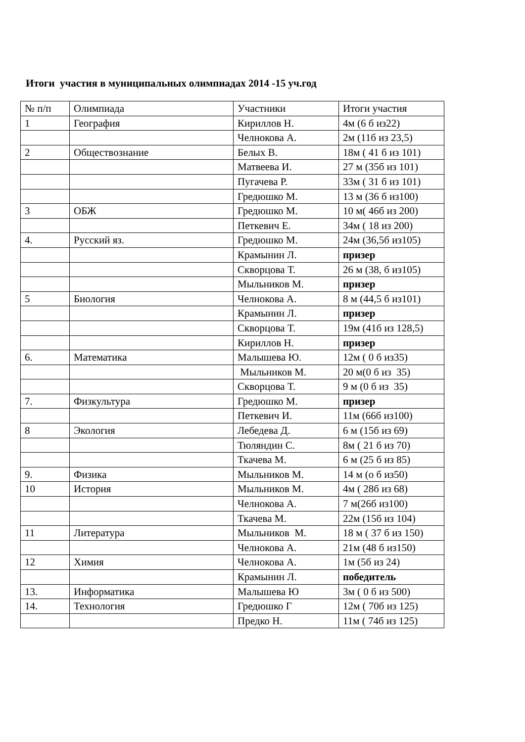Итоги участия в муниципальных олимпиадах 2014 -15 уч.год
| № п/п | Олимпиада | Участники | Итоги участия |
| 1 | География | Кириллов Н. | 4м (6 б из22) |
| | | Челнокова А. | 2м (11б из 23,5) |
| 2 | Обществознание | Белых В. | 18м ( 41 б из 101) |
| | | Матвеева И. | 27 м (35б из 101) |
| | | Пугачева Р. | 33м ( 31 б из 101) |
| | | Гредюшко М. | 13 м (36 б из100) |
| 3 | ОБЖ | Гредюшко М. | 10 м( 46б из 200) |
| | | Петкевич Е. | 34м ( 18 из 200) |
| 4. | Русский яз. | Гредюшко М. | 24м (36,5б из105) |
| | | Крамынин Л. | призер |
| | | Скворцова Т. | 26 м (38, б из105) |
| | | Мыльников М. | призер |
| 5 | Биология | Челнокова А. | 8 м (44,5 б из101) |
| | | Крамынин Л. | призер |
| | | Скворцова Т. | 19м (41б из 128,5) |
| | | Кириллов Н. | призер |
| 6. | Математика | Малышева Ю. | 12м ( 0 б из35) |
| | | Мыльников М. | 20 м(0 б из 35) |
| | | Скворцова Т. | 9 м (0 б из 35) |
| 7. | Физкультура | Гредюшко М. | призер |
| | | Петкевич И. | 11м (66б из100) |
| 8 | Экология | Лебедева Д. | 6 м (15б из 69) |
| | | Тюляндин С. | 8м ( 21 б из 70) |
| | | Ткачева М. | 6 м (25 б из 85) |
| 9. | Физика | Мыльников М. | 14 м (о б из50) |
| 10 | История | Мыльников М. | 4м ( 28б из 68) |
| | | Челнокова А. | 7 м(26б из100) |
| | | Ткачева М. | 22м (15б из 104) |
| 11 | Литература | Мыльников М. | 18 м ( 37 б из 150) |
| | | Челнокова А. | 21м (48 б из150) |
| 12 | Химия | Челнокова А. | 1м (5б из 24) |
| | | Крамынин Л. | победитель |
| 13. | Информатика | Малышева Ю | 3м ( 0 б из 500) |
| 14. | Технология | Гредюшко Г | 12м ( 70б из 125) |
| | | Предко Н. | 11м ( 74б из 125) |